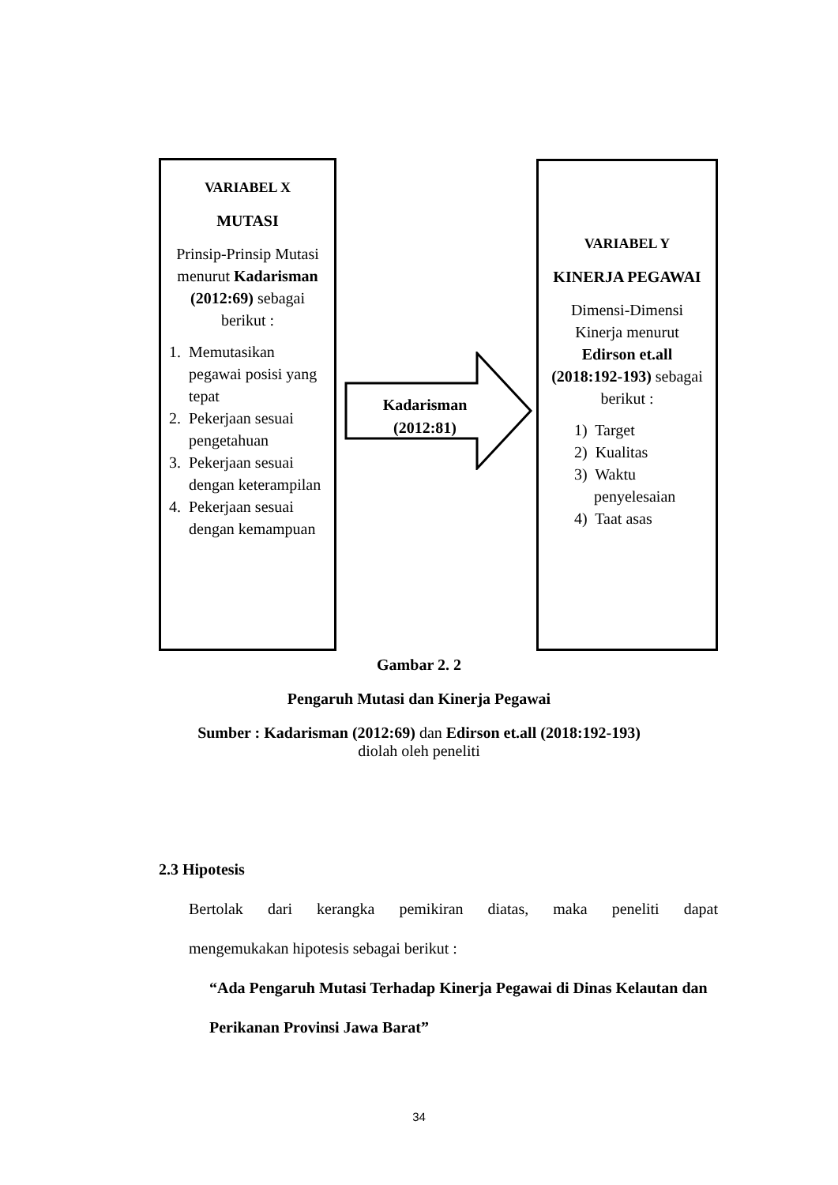VARIABEL X
MUTASI
Prinsip-Prinsip Mutasi menurut Kadarisman (2012:69) sebagai berikut :
1. Memutasikan pegawai posisi yang tepat
2. Pekerjaan sesuai pengetahuan
3. Pekerjaan sesuai dengan keterampilan
4. Pekerjaan sesuai dengan kemampuan
Kadarisman (2012:81)
VARIABEL Y
KINERJA PEGAWAI
Dimensi-Dimensi Kinerja menurut Edirson et.all (2018:192-193) sebagai berikut :
1) Target
2) Kualitas
3) Waktu penyelesaian
4) Taat asas
Gambar 2. 2
Pengaruh Mutasi dan Kinerja Pegawai
Sumber : Kadarisman (2012:69) dan Edirson et.all (2018:192-193)
diolah oleh peneliti
2.3 Hipotesis
Bertolak dari kerangka pemikiran diatas, maka peneliti dapat
mengemukakan hipotesis sebagai berikut :
“Ada Pengaruh Mutasi Terhadap Kinerja Pegawai di Dinas Kelautan dan Perikanan Provinsi Jawa Barat”
34